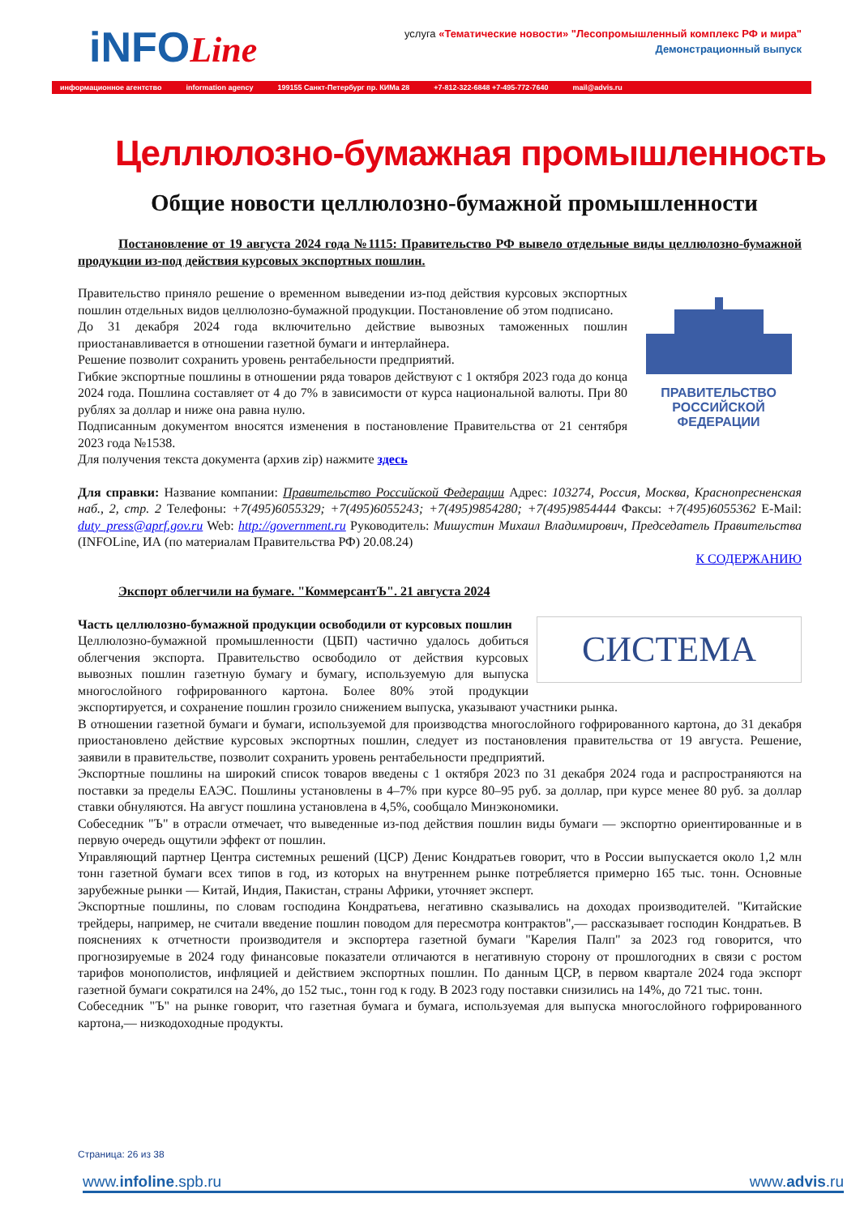iNFOLine
услуга «Тематические новости» "Лесопромышленный комплекс РФ и мира"
Демонстрационный выпуск
информационное агентство information agency 199155 Санкт-Петербург пр. КИМа 28 +7-812-322-6848 +7-495-772-7640 mail@advis.ru
Целлюлозно-бумажная промышленность
Общие новости целлюлозно-бумажной промышленности
Постановление от 19 августа 2024 года №1115: Правительство РФ вывело отдельные виды целлюлозно-бумажной продукции из-под действия курсовых экспортных пошлин.
ПРАВИТЕЛЬСТВО
РОССИЙСКОЙ
ФЕДЕРАЦИИ
Правительство приняло решение о временном выведении из-под действия курсовых экспортных пошлин отдельных видов целлюлозно-бумажной продукции. Постановление об этом подписано.
До 31 декабря 2024 года включительно действие вывозных таможенных пошлин приостанавливается в отношении газетной бумаги и интерлайнера.
Решение позволит сохранить уровень рентабельности предприятий.
Гибкие экспортные пошлины в отношении ряда товаров действуют с 1 октября 2023 года до конца 2024 года. Пошлина составляет от 4 до 7% в зависимости от курса национальной валюты. При 80 рублях за доллар и ниже она равна нулю.
Подписанным документом вносятся изменения в постановление Правительства от 21 сентября 2023 года №1538.
Для получения текста документа (архив zip) нажмите здесь
Для справки: Название компании: Правительство Российской Федерации Адрес: 103274, Россия, Москва, Краснопресненская наб., 2, стр. 2 Телефоны: +7(495)6055329; +7(495)6055243; +7(495)9854280; +7(495)9854444 Факсы: +7(495)6055362 E-Mail: duty_press@aprf.gov.ru Web: http://government.ru Руководитель: Мишустин Михаил Владимирович, Председатель Правительства (INFOLine, ИА (по материалам Правительства РФ) 20.08.24)
К СОДЕРЖАНИЮ
Экспорт облегчили на бумаге. "КоммерсантЪ". 21 августа 2024
СИСТЕМА
Часть целлюлозно-бумажной продукции освободили от курсовых пошлин
Целлюлозно-бумажной промышленности (ЦБП) частично удалось добиться облегчения экспорта. Правительство освободило от действия курсовых вывозных пошлин газетную бумагу и бумагу, используемую для выпуска многослойного гофрированного картона. Более 80% этой продукции экспортируется, и сохранение пошлин грозило снижением выпуска, указывают участники рынка.
В отношении газетной бумаги и бумаги, используемой для производства многослойного гофрированного картона, до 31 декабря приостановлено действие курсовых экспортных пошлин, следует из постановления правительства от 19 августа. Решение, заявили в правительстве, позволит сохранить уровень рентабельности предприятий.
Экспортные пошлины на широкий список товаров введены с 1 октября 2023 по 31 декабря 2024 года и распространяются на поставки за пределы ЕАЭС. Пошлины установлены в 4–7% при курсе 80–95 руб. за доллар, при курсе менее 80 руб. за доллар ставки обнуляются. На август пошлина установлена в 4,5%, сообщало Минэкономики.
Собеседник "Ъ" в отрасли отмечает, что выведенные из-под действия пошлин виды бумаги — экспортно ориентированные и в первую очередь ощутили эффект от пошлин.
Управляющий партнер Центра системных решений (ЦСР) Денис Кондратьев говорит, что в России выпускается около 1,2 млн тонн газетной бумаги всех типов в год, из которых на внутреннем рынке потребляется примерно 165 тыс. тонн. Основные зарубежные рынки — Китай, Индия, Пакистан, страны Африки, уточняет эксперт.
Экспортные пошлины, по словам господина Кондратьева, негативно сказывались на доходах производителей. "Китайские трейдеры, например, не считали введение пошлин поводом для пересмотра контрактов",— рассказывает господин Кондратьев. В пояснениях к отчетности производителя и экспортера газетной бумаги "Карелия Палп" за 2023 год говорится, что прогнозируемые в 2024 году финансовые показатели отличаются в негативную сторону от прошлогодних в связи с ростом тарифов монополистов, инфляцией и действием экспортных пошлин. По данным ЦСР, в первом квартале 2024 года экспорт газетной бумаги сократился на 24%, до 152 тыс., тонн год к году. В 2023 году поставки снизились на 14%, до 721 тыс. тонн.
Собеседник "Ъ" на рынке говорит, что газетная бумага и бумага, используемая для выпуска многослойного гофрированного картона,— низкодоходные продукты.
Страница: 26 из 38
www.infoline.spb.ru www.advis.ru